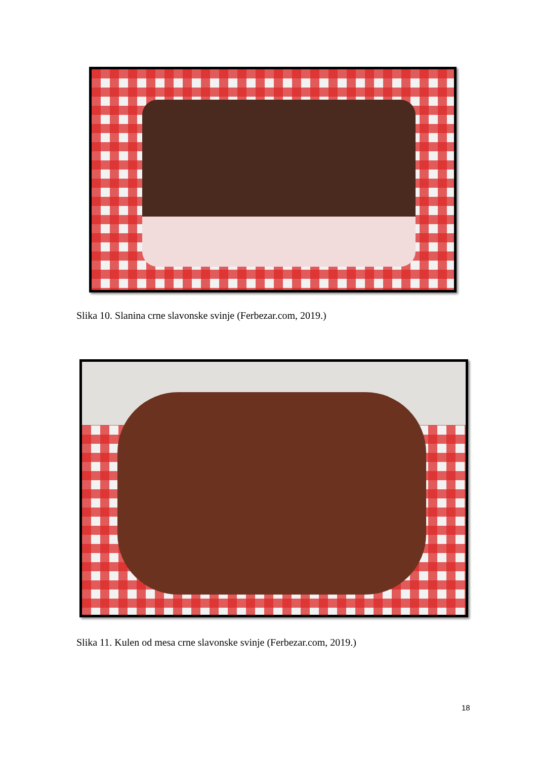Slika 10. Slanina crne slavonske svinje (Ferbezar.com, 2019.)
Slika 11. Kulen od mesa crne slavonske svinje (Ferbezar.com, 2019.)
18